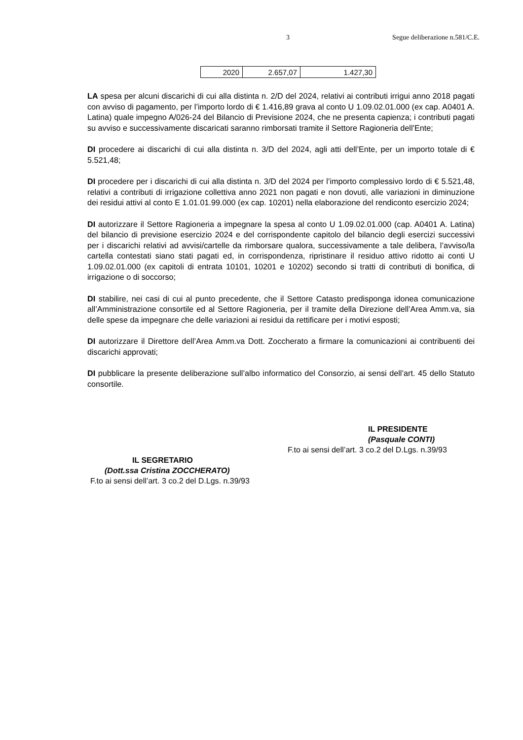3 Segue deliberazione n.581/C.E.
| 2020 | 2.657,07 | 1.427,30 |
LA spesa per alcuni discarichi di cui alla distinta n. 2/D del 2024, relativi ai contributi irrigui anno 2018 pagati con avviso di pagamento, per l’importo lordo di € 1.416,89 grava al conto U 1.09.02.01.000 (ex cap. A0401 A. Latina) quale impegno A/026-24 del Bilancio di Previsione 2024, che ne presenta capienza; i contributi pagati su avviso e successivamente discaricati saranno rimborsati tramite il Settore Ragioneria dell’Ente;
DI procedere ai discarichi di cui alla distinta n. 3/D del 2024, agli atti dell’Ente, per un importo totale di € 5.521,48;
DI procedere per i discarichi di cui alla distinta n. 3/D del 2024 per l’importo complessivo lordo di € 5.521,48, relativi a contributi di irrigazione collettiva anno 2021 non pagati e non dovuti, alle variazioni in diminuzione dei residui attivi al conto E 1.01.01.99.000 (ex cap. 10201) nella elaborazione del rendiconto esercizio 2024;
DI autorizzare il Settore Ragioneria a impegnare la spesa al conto U 1.09.02.01.000 (cap. A0401 A. Latina) del bilancio di previsione esercizio 2024 e del corrispondente capitolo del bilancio degli esercizi successivi per i discarichi relativi ad avvisi/cartelle da rimborsare qualora, successivamente a tale delibera, l’avviso/la cartella contestati siano stati pagati ed, in corrispondenza, ripristinare il residuo attivo ridotto ai conti U 1.09.02.01.000 (ex capitoli di entrata 10101, 10201 e 10202) secondo si tratti di contributi di bonifica, di irrigazione o di soccorso;
DI stabilire, nei casi di cui al punto precedente, che il Settore Catasto predisponga idonea comunicazione all’Amministrazione consortile ed al Settore Ragioneria, per il tramite della Direzione dell’Area Amm.va, sia delle spese da impegnare che delle variazioni ai residui da rettificare per i motivi esposti;
DI autorizzare il Direttore dell’Area Amm.va Dott. Zoccherato a firmare la comunicazioni ai contribuenti dei discarichi approvati;
DI pubblicare la presente deliberazione sull’albo informatico del Consorzio, ai sensi dell’art. 45 dello Statuto consortile.
IL PRESIDENTE
(Pasquale CONTI)
F.to ai sensi dell’art. 3 co.2 del D.Lgs. n.39/93
IL SEGRETARIO
(Dott.ssa Cristina ZOCCHERATO)
F.to ai sensi dell’art. 3 co.2 del D.Lgs. n.39/93